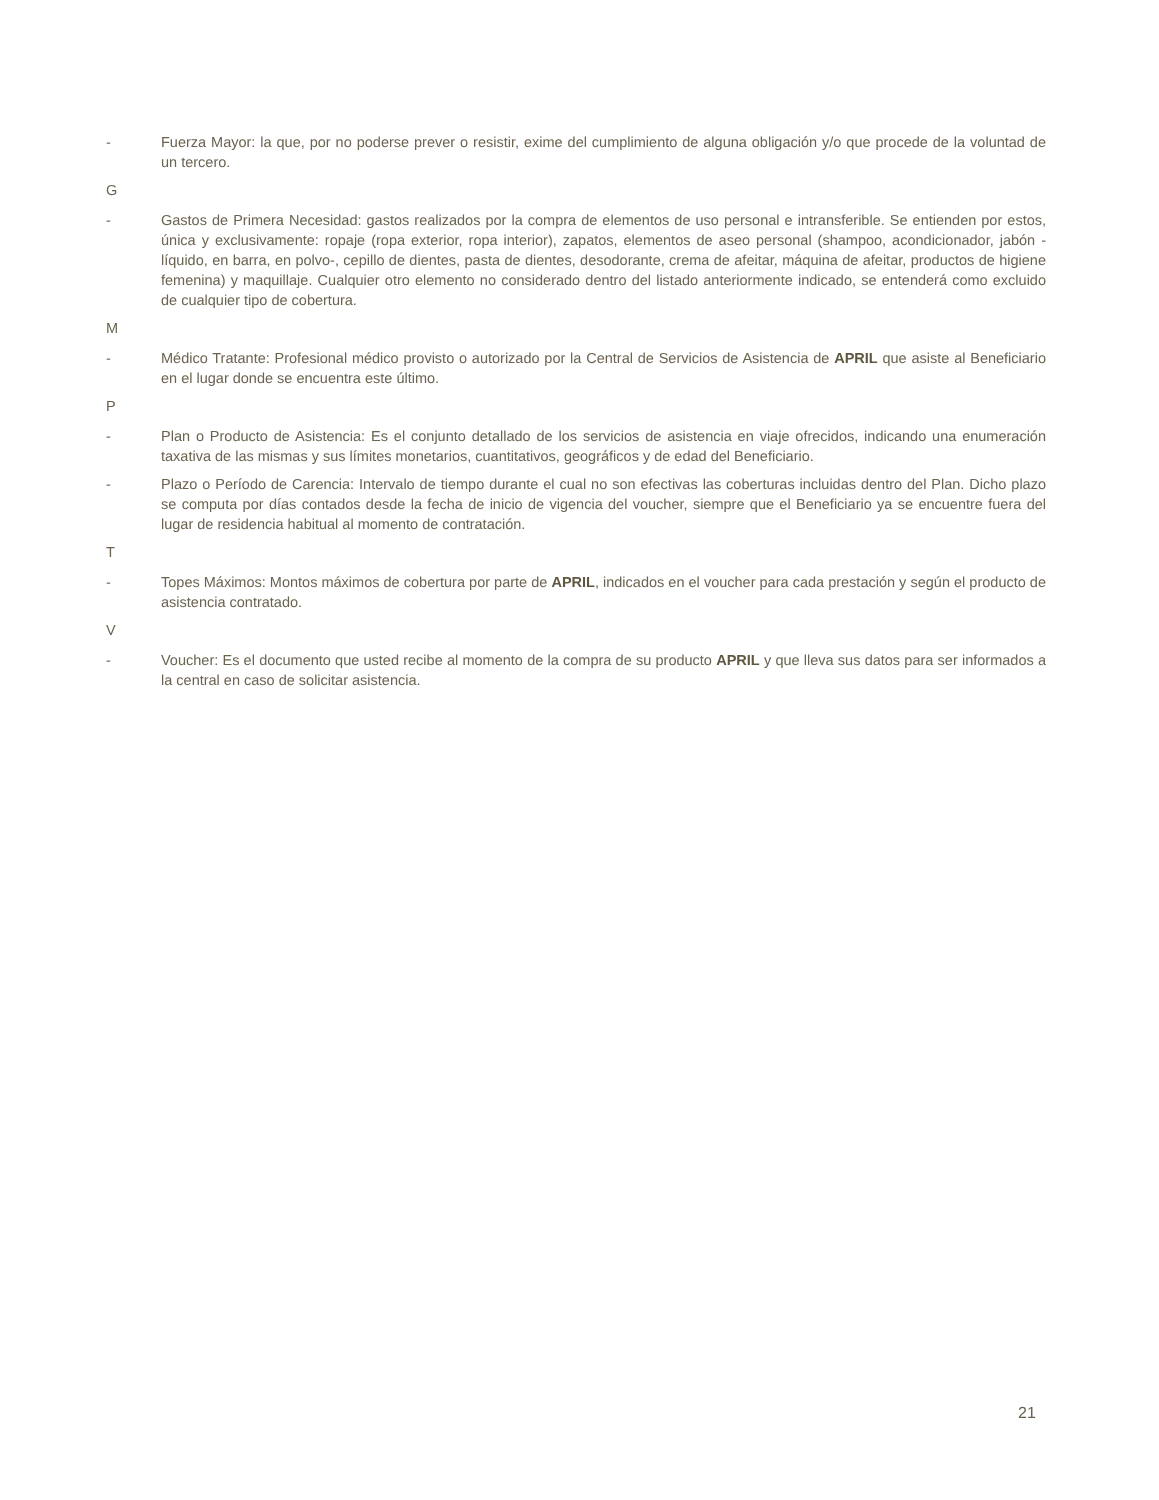- Fuerza Mayor: la que, por no poderse prever o resistir, exime del cumplimiento de alguna obligación y/o que procede de la voluntad de un tercero.
G
- Gastos de Primera Necesidad: gastos realizados por la compra de elementos de uso personal e intransferible. Se entienden por estos, única y exclusivamente: ropaje (ropa exterior, ropa interior), zapatos, elementos de aseo personal (shampoo, acondicionador, jabón -líquido, en barra, en polvo-, cepillo de dientes, pasta de dientes, desodorante, crema de afeitar, máquina de afeitar, productos de higiene femenina) y maquillaje. Cualquier otro elemento no considerado dentro del listado anteriormente indicado, se entenderá como excluido de cualquier tipo de cobertura.
M
- Médico Tratante: Profesional médico provisto o autorizado por la Central de Servicios de Asistencia de APRIL que asiste al Beneficiario en el lugar donde se encuentra este último.
P
- Plan o Producto de Asistencia: Es el conjunto detallado de los servicios de asistencia en viaje ofrecidos, indicando una enumeración taxativa de las mismas y sus límites monetarios, cuantitativos, geográficos y de edad del Beneficiario.
- Plazo o Período de Carencia: Intervalo de tiempo durante el cual no son efectivas las coberturas incluidas dentro del Plan. Dicho plazo se computa por días contados desde la fecha de inicio de vigencia del voucher, siempre que el Beneficiario ya se encuentre fuera del lugar de residencia habitual al momento de contratación.
T
- Topes Máximos: Montos máximos de cobertura por parte de APRIL, indicados en el voucher para cada prestación y según el producto de asistencia contratado.
V
- Voucher: Es el documento que usted recibe al momento de la compra de su producto APRIL y que lleva sus datos para ser informados a la central en caso de solicitar asistencia.
21